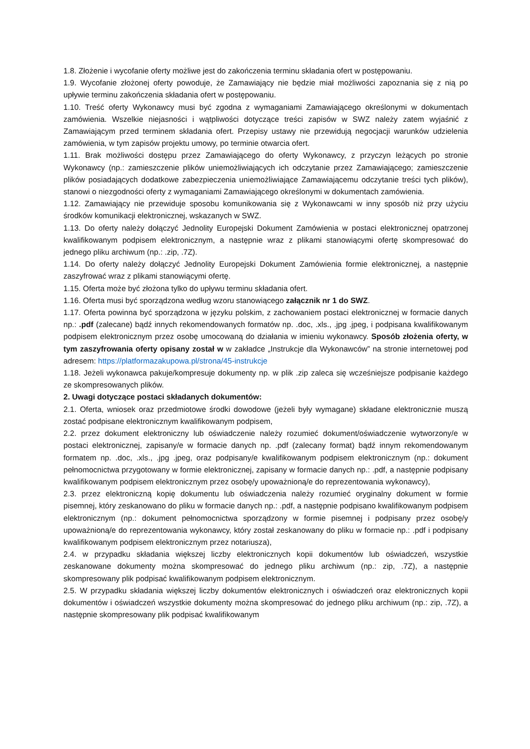1.8. Złożenie i wycofanie oferty możliwe jest do zakończenia terminu składania ofert w postępowaniu.
1.9. Wycofanie złożonej oferty powoduje, że Zamawiający nie będzie miał możliwości zapoznania się z nią po upływie terminu zakończenia składania ofert w postępowaniu.
1.10. Treść oferty Wykonawcy musi być zgodna z wymaganiami Zamawiającego określonymi w dokumentach zamówienia. Wszelkie niejasności i wątpliwości dotyczące treści zapisów w SWZ należy zatem wyjaśnić z Zamawiającym przed terminem składania ofert. Przepisy ustawy nie przewidują negocjacji warunków udzielenia zamówienia, w tym zapisów projektu umowy, po terminie otwarcia ofert.
1.11. Brak możliwości dostępu przez Zamawiającego do oferty Wykonawcy, z przyczyn leżących po stronie Wykonawcy (np.: zamieszczenie plików uniemożliwiających ich odczytanie przez Zamawiającego; zamieszczenie plików posiadających dodatkowe zabezpieczenia uniemożliwiające Zamawiającemu odczytanie treści tych plików), stanowi o niezgodności oferty z wymaganiami Zamawiającego określonymi w dokumentach zamówienia.
1.12. Zamawiający nie przewiduje sposobu komunikowania się z Wykonawcami w inny sposób niż przy użyciu środków komunikacji elektronicznej, wskazanych w SWZ.
1.13. Do oferty należy dołączyć Jednolity Europejski Dokument Zamówienia w postaci elektronicznej opatrzonej kwalifikowanym podpisem elektronicznym, a następnie wraz z plikami stanowiącymi ofertę skompresować do jednego pliku archiwum (np.: .zip, .7Z).
1.14. Do oferty należy dołączyć Jednolity Europejski Dokument Zamówienia formie elektronicznej, a następnie zaszyfrować wraz z plikami stanowiącymi ofertę.
1.15. Oferta może być złożona tylko do upływu terminu składania ofert.
1.16. Oferta musi być sporządzona według wzoru stanowiącego załącznik nr 1 do SWZ.
1.17. Oferta powinna być sporządzona w języku polskim, z zachowaniem postaci elektronicznej w formacie danych np.: .pdf (zalecane) bądź innych rekomendowanych formatów np. .doc, .xls., .jpg .jpeg, i podpisana kwalifikowanym podpisem elektronicznym przez osobę umocowaną do działania w imieniu wykonawcy. Sposób złożenia oferty, w tym zaszyfrowania oferty opisany został w w zakładce „Instrukcje dla Wykonawców” na stronie internetowej pod adresem: https://platformazakupowa.pl/strona/45-instrukcje
1.18. Jeżeli wykonawca pakuje/kompresuje dokumenty np. w plik .zip zaleca się wcześniejsze podpisanie każdego ze skompresowanych plików.
2. Uwagi dotyczące postaci składanych dokumentów:
2.1. Oferta, wniosek oraz przedmiotowe środki dowodowe (jeżeli były wymagane) składane elektronicznie muszą zostać podpisane elektronicznym kwalifikowanym podpisem,
2.2. przez dokument elektroniczny lub oświadczenie należy rozumieć dokument/oświadczenie wytworzony/e w postaci elektronicznej, zapisany/e w formacie danych np. .pdf (zalecany format) bądź innym rekomendowanym formatem np. .doc, .xls., .jpg .jpeg, oraz podpisany/e kwalifikowanym podpisem elektronicznym (np.: dokument pełnomocnictwa przygotowany w formie elektronicznej, zapisany w formacie danych np.: .pdf, a następnie podpisany kwalifikowanym podpisem elektronicznym przez osobę/y upoważnioną/e do reprezentowania wykonawcy),
2.3. przez elektroniczną kopię dokumentu lub oświadczenia należy rozumieć oryginalny dokument w formie pisemnej, który zeskanowano do pliku w formacie danych np.: .pdf, a następnie podpisano kwalifikowanym podpisem elektronicznym (np.: dokument pełnomocnictwa sporządzony w formie pisemnej i podpisany przez osobę/y upoważnioną/e do reprezentowania wykonawcy, który został zeskanowany do pliku w formacie np.: .pdf i podpisany kwalifikowanym podpisem elektronicznym przez notariusza),
2.4. w przypadku składania większej liczby elektronicznych kopii dokumentów lub oświadczeń, wszystkie zeskanowane dokumenty można skompresować do jednego pliku archiwum (np.: zip, .7Z), a następnie skompresowany plik podpisać kwalifikowanym podpisem elektronicznym.
2.5. W przypadku składania większej liczby dokumentów elektronicznych i oświadczeń oraz elektronicznych kopii dokumentów i oświadczeń wszystkie dokumenty można skompresować do jednego pliku archiwum (np.: zip, .7Z), a następnie skompresowany plik podpisać kwalifikowanym